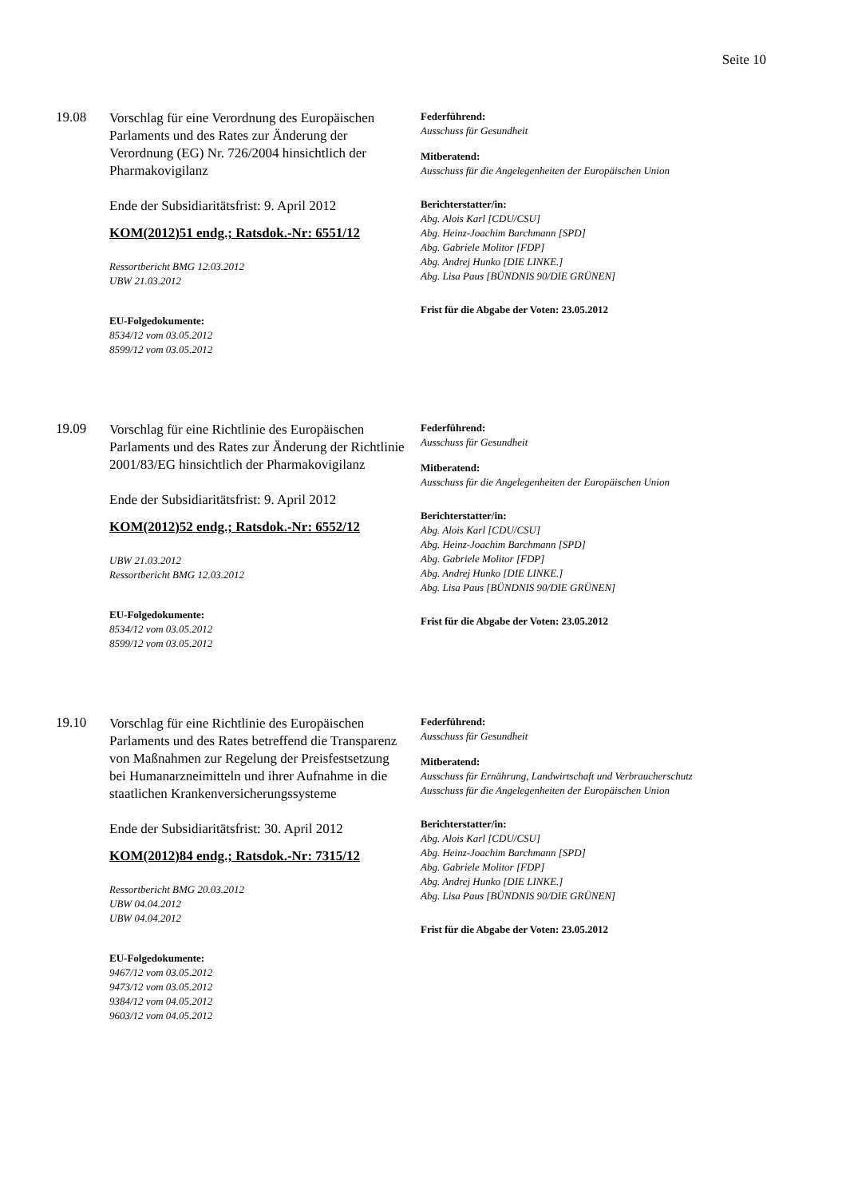Seite 10
19.08
Vorschlag für eine Verordnung des Europäischen Parlaments und des Rates zur Änderung der Verordnung (EG) Nr. 726/2004 hinsichtlich der Pharmakovigilanz
Ende der Subsidiaritätsfrist: 9. April 2012
KOM(2012)51 endg.; Ratsdok.-Nr: 6551/12
Ressortbericht BMG 12.03.2012
UBW 21.03.2012
EU-Folgedokumente:
8534/12 vom 03.05.2012
8599/12 vom 03.05.2012
Federführend:
Ausschuss für Gesundheit
Mitberatend:
Ausschuss für die Angelegenheiten der Europäischen Union
Berichterstatter/in:
Abg. Alois Karl [CDU/CSU]
Abg. Heinz-Joachim Barchmann [SPD]
Abg. Gabriele Molitor [FDP]
Abg. Andrej Hunko [DIE LINKE.]
Abg. Lisa Paus [BÜNDNIS 90/DIE GRÜNEN]
Frist für die Abgabe der Voten: 23.05.2012
19.09
Vorschlag für eine Richtlinie des Europäischen Parlaments und des Rates zur Änderung der Richtlinie 2001/83/EG hinsichtlich der Pharmakovigilanz
Ende der Subsidiaritätsfrist: 9. April 2012
KOM(2012)52 endg.; Ratsdok.-Nr: 6552/12
UBW 21.03.2012
Ressortbericht BMG 12.03.2012
EU-Folgedokumente:
8534/12 vom 03.05.2012
8599/12 vom 03.05.2012
Federführend:
Ausschuss für Gesundheit
Mitberatend:
Ausschuss für die Angelegenheiten der Europäischen Union
Berichterstatter/in:
Abg. Alois Karl [CDU/CSU]
Abg. Heinz-Joachim Barchmann [SPD]
Abg. Gabriele Molitor [FDP]
Abg. Andrej Hunko [DIE LINKE.]
Abg. Lisa Paus [BÜNDNIS 90/DIE GRÜNEN]
Frist für die Abgabe der Voten: 23.05.2012
19.10
Vorschlag für eine Richtlinie des Europäischen Parlaments und des Rates betreffend die Transparenz von Maßnahmen zur Regelung der Preisfestsetzung bei Humanarzneimitteln und ihrer Aufnahme in die staatlichen Krankenversicherungssysteme
Ende der Subsidiaritätsfrist: 30. April 2012
KOM(2012)84 endg.; Ratsdok.-Nr: 7315/12
Ressortbericht BMG 20.03.2012
UBW 04.04.2012
UBW 04.04.2012
EU-Folgedokumente:
9467/12 vom 03.05.2012
9473/12 vom 03.05.2012
9384/12 vom 04.05.2012
9603/12 vom 04.05.2012
Federführend:
Ausschuss für Gesundheit
Mitberatend:
Ausschuss für Ernährung, Landwirtschaft und Verbraucherschutz
Ausschuss für die Angelegenheiten der Europäischen Union
Berichterstatter/in:
Abg. Alois Karl [CDU/CSU]
Abg. Heinz-Joachim Barchmann [SPD]
Abg. Gabriele Molitor [FDP]
Abg. Andrej Hunko [DIE LINKE.]
Abg. Lisa Paus [BÜNDNIS 90/DIE GRÜNEN]
Frist für die Abgabe der Voten: 23.05.2012